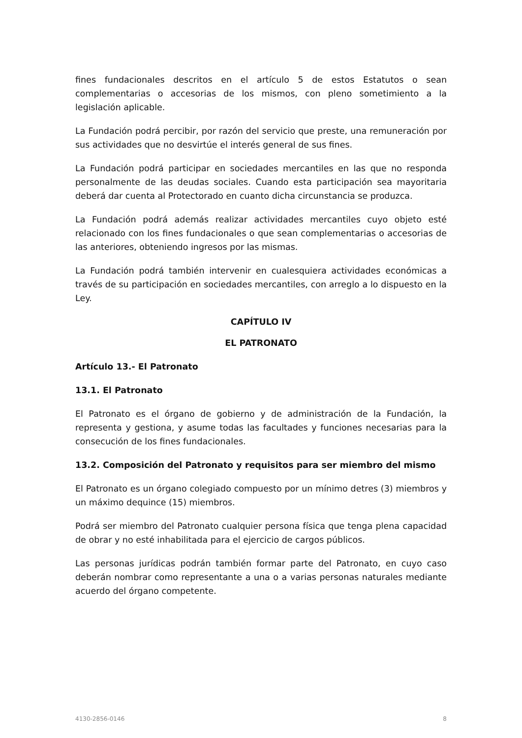fines fundacionales descritos en el artículo 5 de estos Estatutos o sean complementarias o accesorias de los mismos, con pleno sometimiento a la legislación aplicable.
La Fundación podrá percibir, por razón del servicio que preste, una remuneración por sus actividades que no desvirtúe el interés general de sus fines.
La Fundación podrá participar en sociedades mercantiles en las que no responda personalmente de las deudas sociales. Cuando esta participación sea mayoritaria deberá dar cuenta al Protectorado en cuanto dicha circunstancia se produzca.
La Fundación podrá además realizar actividades mercantiles cuyo objeto esté relacionado con los fines fundacionales o que sean complementarias o accesorias de las anteriores, obteniendo ingresos por las mismas.
La Fundación podrá también intervenir en cualesquiera actividades económicas a través de su participación en sociedades mercantiles, con arreglo a lo dispuesto en la Ley.
CAPÍTULO IV
EL PATRONATO
Artículo 13.- El Patronato
13.1. El Patronato
El Patronato es el órgano de gobierno y de administración de la Fundación, la representa y gestiona, y asume todas las facultades y funciones necesarias para la consecución de los fines fundacionales.
13.2. Composición del Patronato y requisitos para ser miembro del mismo
El Patronato es un órgano colegiado compuesto por un mínimo detres (3) miembros y un máximo dequince (15) miembros.
Podrá ser miembro del Patronato cualquier persona física que tenga plena capacidad de obrar y no esté inhabilitada para el ejercicio de cargos públicos.
Las personas jurídicas podrán también formar parte del Patronato, en cuyo caso deberán nombrar como representante a una o a varias personas naturales mediante acuerdo del órgano competente.
4130-2856-0146 8